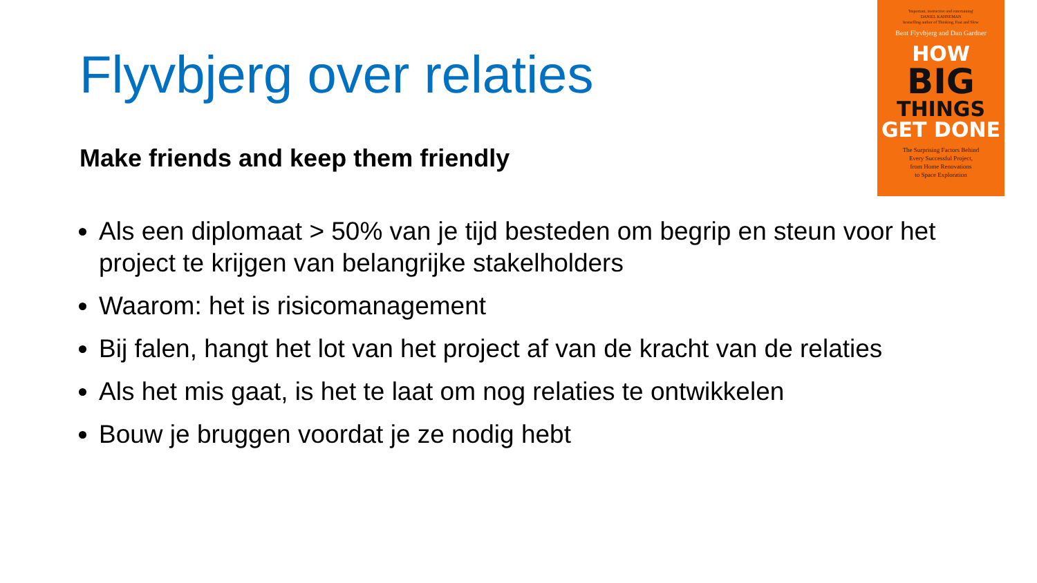'Important, instructive and entertaining'
DANIEL KAHNEMAN
bestselling author of Thinking, Fast and Slow
Bent Flyvbjerg and Dan Gardner
HOW
BIG
THINGS
GET DONE
The Surprising Factors Behind
Every Successful Project,
from Home Renovations
to Space Exploration
Flyvbjerg over relaties
Make friends and keep them friendly
Als een diplomaat > 50% van je tijd besteden om begrip en steun voor het project te krijgen van belangrijke stakelholders
Waarom: het is risicomanagement
Bij falen, hangt het lot van het project af van de kracht van de relaties
Als het mis gaat, is het te laat om nog relaties te ontwikkelen
Bouw je bruggen voordat je ze nodig hebt